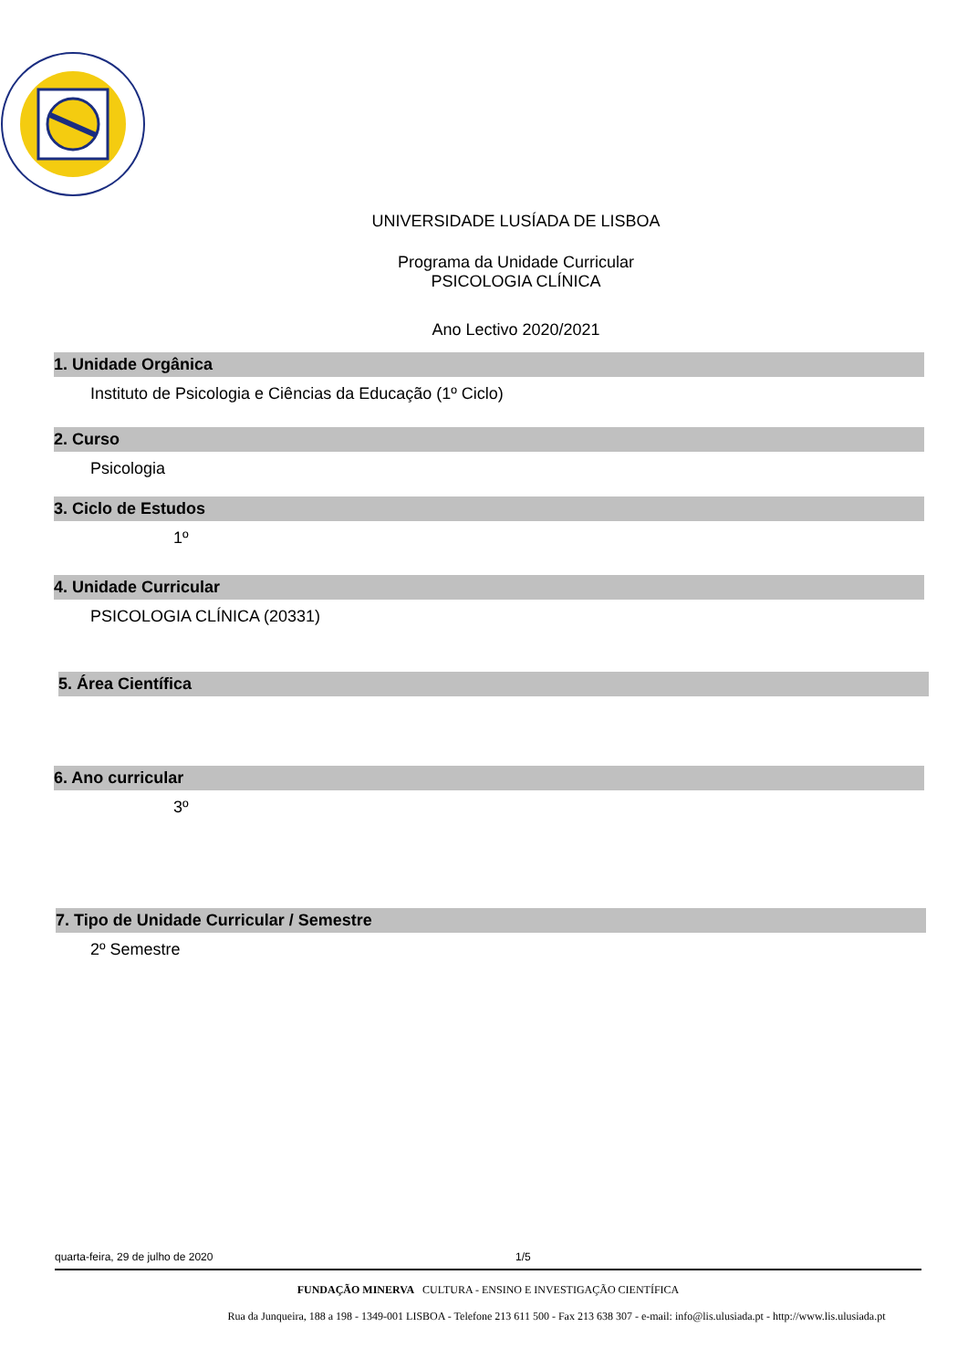UNIVERSIDADE LUSÍADA DE LISBOA
Programa da Unidade Curricular
PSICOLOGIA CLÍNICA
Ano Lectivo 2020/2021
1. Unidade Orgânica
Instituto de Psicologia e Ciências da Educação (1º Ciclo)
2. Curso
Psicologia
3. Ciclo de Estudos
1º
4. Unidade Curricular
PSICOLOGIA CLÍNICA (20331)
5. Área Científica
6. Ano curricular
3º
7. Tipo de Unidade Curricular / Semestre
2º Semestre
quarta-feira, 29 de julho de 2020 1/5
FUNDAÇÃO MINERVA CULTURA - ENSINO E INVESTIGAÇÃO CIENTÍFICA
Rua da Junqueira, 188 a 198 - 1349-001 LISBOA - Telefone 213 611 500 - Fax 213 638 307 - e-mail: info@lis.ulusiada.pt - http://www.lis.ulusiada.pt